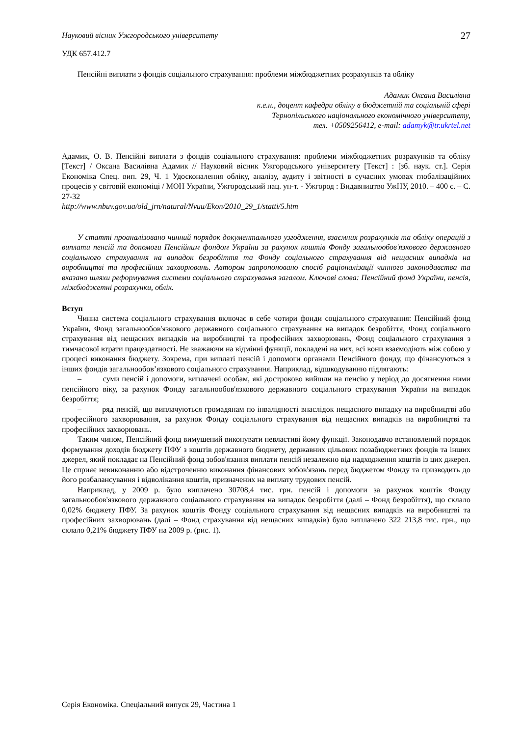Науковий вісник Ужгородського університету 27
УДК 657.412.7
Пенсійні виплати з фондів соціального страхування: проблеми міжбюджетних розрахунків та обліку
Адамик Оксана Василівна
к.е.н., доцент кафедри обліку в бюджетній та соціальній сфері
Тернопільського національного економічного університету,
тел. +0509256412, e-mail: adamyk@tr.ukrtel.net
Адамик, О. В. Пенсійні виплати з фондів соціального страхування: проблеми міжбюджетних розрахунків та обліку [Текст] / Оксана Василівна Адамик // Науковий вісник Ужгородського університету [Текст] : [зб. наук. ст.]. Серія Економіка Спец. вип. 29, Ч. 1 Удосконалення обліку, аналізу, аудиту і звітності в сучасних умовах глобалізаційних процесів у світовій економіці / МОН України, Ужгородський нац. ун-т. - Ужгород : Видавництво УжНУ, 2010. – 400 с. – С. 27-32
http://www.nbuv.gov.ua/old_jrn/natural/Nvuu/Ekon/2010_29_1/statti/5.htm
У статті проаналізовано чинний порядок документального узгодження, взаємних розрахунків та обліку операцій з виплати пенсій та допомоги Пенсійним фондом України за рахунок коштів Фонду загальнообов'язкового державного соціального страхування на випадок безробіття та Фонду соціального страхування від нещасних випадків на виробництві та професійних захворювань. Автором запропоновано спосіб раціоналізації чинного законодавства та вказано шляхи реформування системи соціального страхування загалом. Ключові слова: Пенсійний фонд України, пенсія, міжбюджетні розрахунки, облік.
Вступ
Чинна система соціального страхування включає в себе чотири фонди соціального страхування: Пенсійний фонд України, Фонд загальнообов'язкового державного соціального страхування на випадок безробіття, Фонд соціального страхування від нещасних випадків на виробництві та професійних захворювань, Фонд соціального страхування з тимчасової втрати працездатності. Не зважаючи на відмінні функції, покладені на них, всі вони взаємодіють між собою у процесі виконання бюджету. Зокрема, при виплаті пенсій і допомоги органами Пенсійного фонду, що фінансуються з інших фондів загальнообов’язкового соціального страхування. Наприклад, відшкодуванню підлягають:
– суми пенсій і допомоги, виплачені особам, які достроково вийшли на пенсію у період до досягнення ними пенсійного віку, за рахунок Фонду загальнообов'язкового державного соціального страхування України на випадок безробіття;
– ряд пенсій, що виплачуються громадянам по інвалідності внаслідок нещасного випадку на виробництві або професійного захворювання, за рахунок Фонду соціального страхування від нещасних випадків на виробництві та професійних захворювань.
Таким чином, Пенсійний фонд вимушений виконувати невластиві йому функції. Законодавчо встановлений порядок формування доходів бюджету ПФУ з коштів державного бюджету, державних цільових позабюджетних фондів та інших джерел, який покладає на Пенсійний фонд зобов'язання виплати пенсій незалежно від надходження коштів із цих джерел. Це сприяє невиконанню або відстроченню виконання фінансових зобов'язань перед бюджетом Фонду та призводить до його розбалансування і відволікання коштів, призначених на виплату трудових пенсій.
Наприклад, у 2009 р. було виплачено 30708,4 тис. грн. пенсій і допомоги за рахунок коштів Фонду загальнообов'язкового державного соціального страхування на випадок безробіття (далі – Фонд безробіття), що склало 0,02% бюджету ПФУ. За рахунок коштів Фонду соціального страхування від нещасних випадків на виробництві та професійних захворювань (далі – Фонд страхування від нещасних випадків) було виплачено 322 213,8 тис. грн., що склало 0,21% бюджету ПФУ на 2009 р. (рис. 1).
Серія Економіка. Спеціальний випуск 29, Частина 1